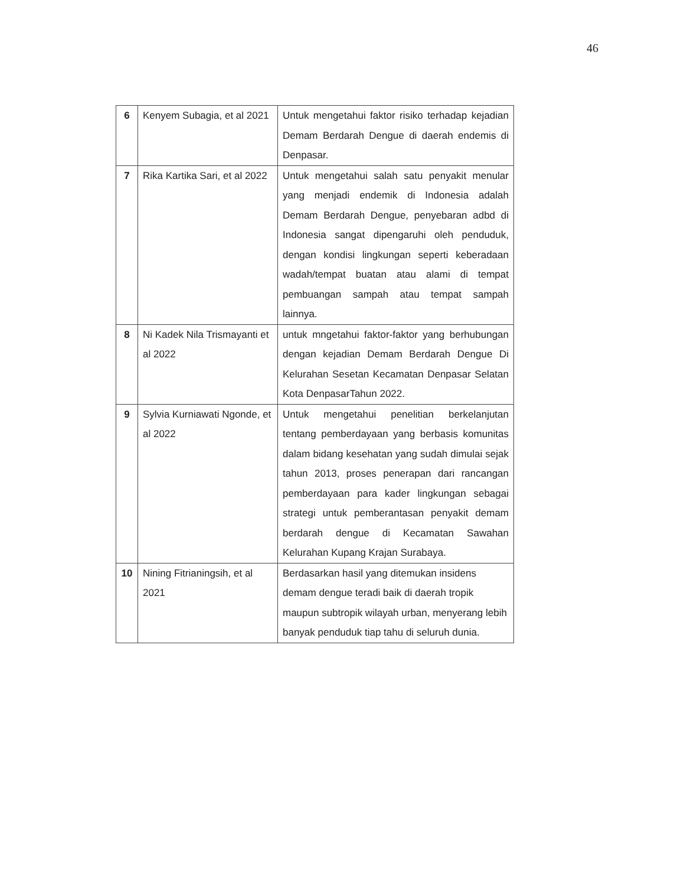46
| 6 | Kenyem Subagia, et al 2021 | Untuk mengetahui faktor risiko terhadap kejadian Demam Berdarah Dengue di daerah endemis di Denpasar. |
| 7 | Rika Kartika Sari, et al 2022 | Untuk mengetahui salah satu penyakit menular yang menjadi endemik di Indonesia adalah Demam Berdarah Dengue, penyebaran adbd di Indonesia sangat dipengaruhi oleh penduduk, dengan kondisi lingkungan seperti keberadaan wadah/tempat buatan atau alami di tempat pembuangan sampah atau tempat sampah lainnya. |
| 8 | Ni Kadek Nila Trismayanti et al 2022 | untuk mngetahui faktor-faktor yang berhubungan dengan kejadian Demam Berdarah Dengue Di Kelurahan Sesetan Kecamatan Denpasar Selatan Kota DenpasarTahun 2022. |
| 9 | Sylvia Kurniawati Ngonde, et al 2022 | Untuk mengetahui penelitian berkelanjutan tentang pemberdayaan yang berbasis komunitas dalam bidang kesehatan yang sudah dimulai sejak tahun 2013, proses penerapan dari rancangan pemberdayaan para kader lingkungan sebagai strategi untuk pemberantasan penyakit demam berdarah dengue di Kecamatan Sawahan Kelurahan Kupang Krajan Surabaya. |
| 10 | Nining Fitrianingsih, et al 2021 | Berdasarkan hasil yang ditemukan insidens demam dengue teradi baik di daerah tropik maupun subtropik wilayah urban, menyerang lebih banyak penduduk tiap tahu di seluruh dunia. |